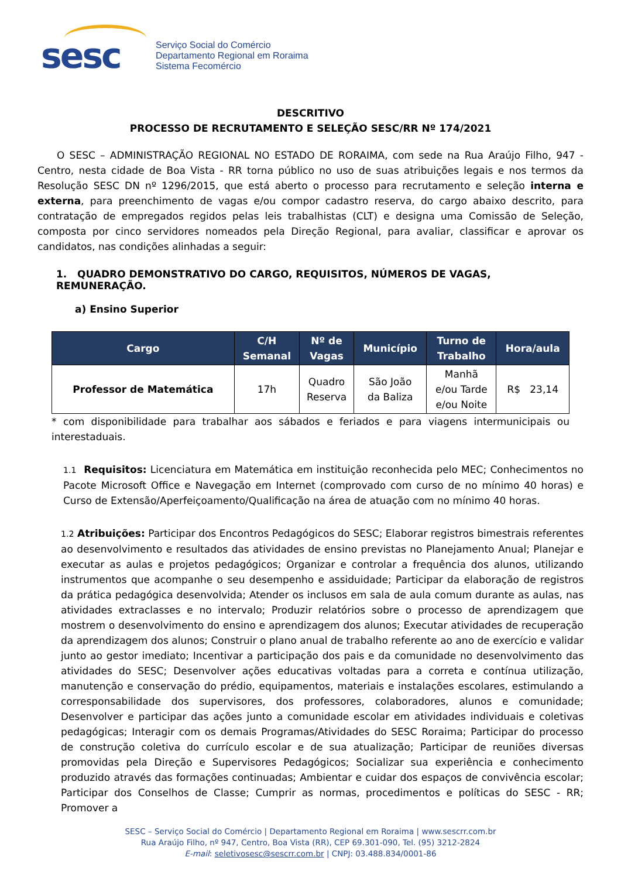sesc
Serviço Social do Comércio
Departamento Regional em Roraima
Sistema Fecomércio
DESCRITIVO
PROCESSO DE RECRUTAMENTO E SELEÇÃO SESC/RR Nº 174/2021
O SESC – ADMINISTRAÇÃO REGIONAL NO ESTADO DE RORAIMA, com sede na Rua Araújo Filho, 947 - Centro, nesta cidade de Boa Vista - RR torna público no uso de suas atribuições legais e nos termos da Resolução SESC DN nº 1296/2015, que está aberto o processo para recrutamento e seleção interna e externa, para preenchimento de vagas e/ou compor cadastro reserva, do cargo abaixo descrito, para contratação de empregados regidos pelas leis trabalhistas (CLT) e designa uma Comissão de Seleção, composta por cinco servidores nomeados pela Direção Regional, para avaliar, classificar e aprovar os candidatos, nas condições alinhadas a seguir:
1. QUADRO DEMONSTRATIVO DO CARGO, REQUISITOS, NÚMEROS DE VAGAS, REMUNERAÇÃO.
a) Ensino Superior
| Cargo | C/H Semanal | Nº de Vagas | Município | Turno de Trabalho | Hora/aula |
| --- | --- | --- | --- | --- | --- |
| Professor de Matemática | 17h | Quadro Reserva | São João da Baliza | Manhã e/ou Tarde e/ou Noite | R$ 23,14 |
* com disponibilidade para trabalhar aos sábados e feriados e para viagens intermunicipais ou interestaduais.
1.1 Requisitos: Licenciatura em Matemática em instituição reconhecida pelo MEC; Conhecimentos no Pacote Microsoft Office e Navegação em Internet (comprovado com curso de no mínimo 40 horas) e Curso de Extensão/Aperfeiçoamento/Qualificação na área de atuação com no mínimo 40 horas.
1.2 Atribuições: Participar dos Encontros Pedagógicos do SESC; Elaborar registros bimestrais referentes ao desenvolvimento e resultados das atividades de ensino previstas no Planejamento Anual; Planejar e executar as aulas e projetos pedagógicos; Organizar e controlar a frequência dos alunos, utilizando instrumentos que acompanhe o seu desempenho e assiduidade; Participar da elaboração de registros da prática pedagógica desenvolvida; Atender os inclusos em sala de aula comum durante as aulas, nas atividades extraclasses e no intervalo; Produzir relatórios sobre o processo de aprendizagem que mostrem o desenvolvimento do ensino e aprendizagem dos alunos; Executar atividades de recuperação da aprendizagem dos alunos; Construir o plano anual de trabalho referente ao ano de exercício e validar junto ao gestor imediato; Incentivar a participação dos pais e da comunidade no desenvolvimento das atividades do SESC; Desenvolver ações educativas voltadas para a correta e contínua utilização, manutenção e conservação do prédio, equipamentos, materiais e instalações escolares, estimulando a corresponsabilidade dos supervisores, dos professores, colaboradores, alunos e comunidade; Desenvolver e participar das ações junto a comunidade escolar em atividades individuais e coletivas pedagógicas; Interagir com os demais Programas/Atividades do SESC Roraima; Participar do processo de construção coletiva do currículo escolar e de sua atualização; Participar de reuniões diversas promovidas pela Direção e Supervisores Pedagógicos; Socializar sua experiência e conhecimento produzido através das formações continuadas; Ambientar e cuidar dos espaços de convivência escolar; Participar dos Conselhos de Classe; Cumprir as normas, procedimentos e políticas do SESC - RR; Promover a
SESC – Serviço Social do Comércio | Departamento Regional em Roraima | www.sescrr.com.br
Rua Araújo Filho, nº 947, Centro, Boa Vista (RR), CEP 69.301-090, Tel. (95) 3212-2824
E-mail: seletivosesc@sescrr.com.br | CNPJ: 03.488.834/0001-86